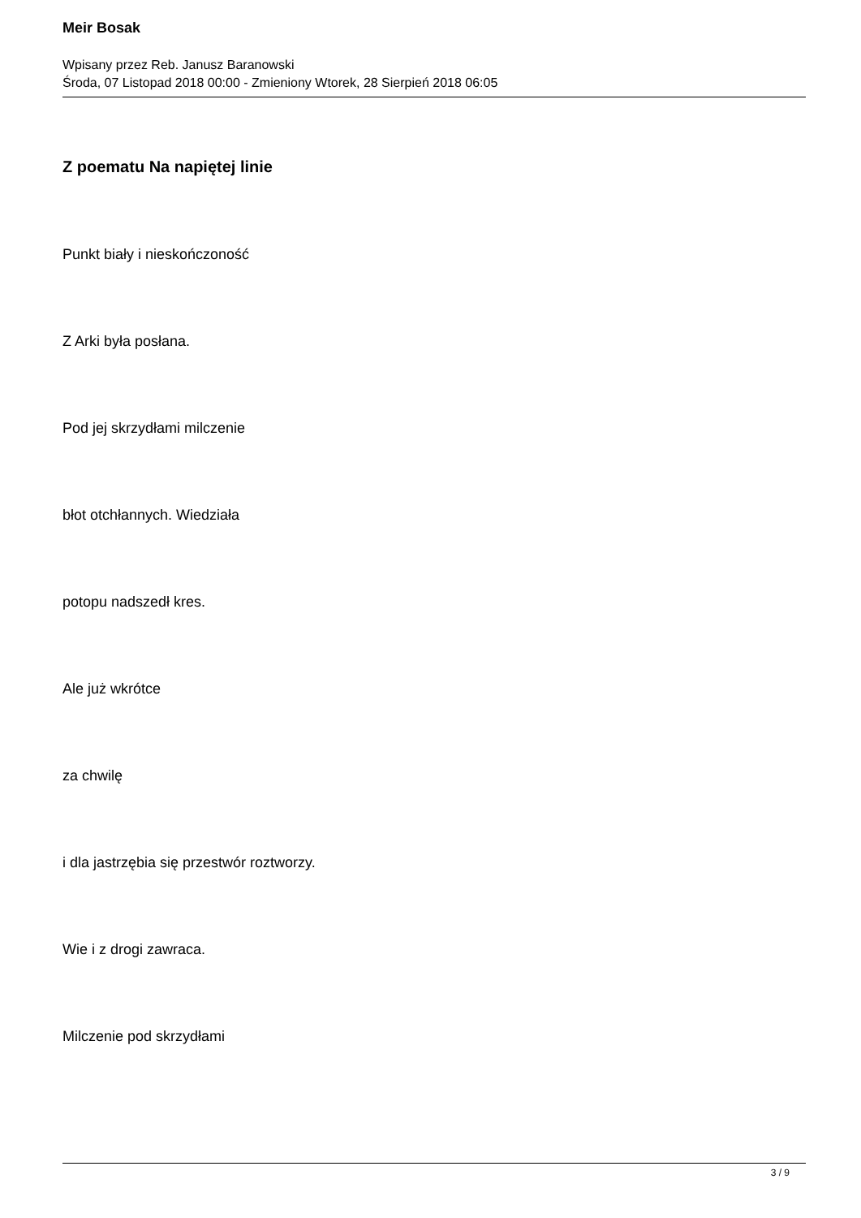Meir Bosak
Wpisany przez Reb. Janusz Baranowski
Środa, 07 Listopad 2018 00:00 - Zmieniony Wtorek, 28 Sierpień 2018 06:05
Z poematu Na napiętej linie
Punkt biały i nieskończoność
Z Arki była posłana.
Pod jej skrzydłami milczenie
błot otchłannych. Wiedziała
potopu nadszedł kres.
Ale już wkrótce
za chwilę
i dla jastrzębia się przestwór roztworzy.
Wie i z drogi zawraca.
Milczenie pod skrzydłami
3 / 9